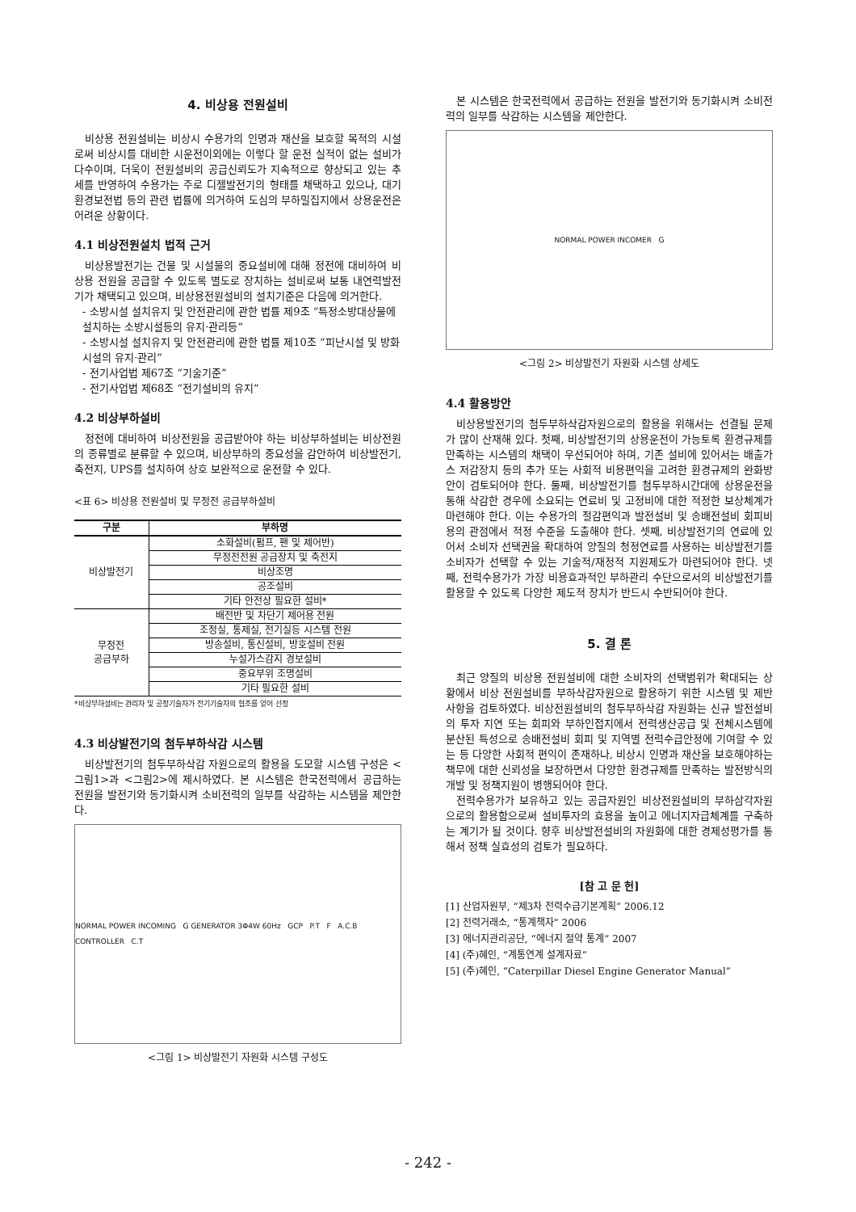4. 비상용 전원설비
비상용 전원설비는 비상시 수용가의 인명과 재산을 보호할 목적의 시설로써 비상시를 대비한 시운전이외에는 이렇다 할 운전 실적이 없는 설비가 다수이며, 더욱이 전원설비의 공급신뢰도가 지속적으로 향상되고 있는 추세를 반영하여 수용가는 주로 디젤발전기의 형태를 채택하고 있으나, 대기환경보전법 등의 관련 법률에 의거하여 도심의 부하밀집지에서 상용운전은 어려운 상황이다.
4.1 비상전원설치 법적 근거
비상용발전기는 건물 및 시설물의 중요설비에 대해 정전에 대비하여 비상용 전원을 공급할 수 있도록 별도로 장치하는 설비로써 보통 내연력발전기가 채택되고 있으며, 비상용전원설비의 설치기준은 다음에 의거한다.
- 소방시설 설치유지 및 안전관리에 관한 법률 제9조 “특정소방대상물에 설치하는 소방시설등의 유지·관리등”
- 소방시설 설치유지 및 안전관리에 관한 법률 제10조 “피난시설 및 방화시설의 유지·관리”
- 전기사업법 제67조 “기술기준”
- 전기사업법 제68조 “전기설비의 유지”
4.2 비상부하설비
정전에 대비하여 비상전원을 공급받아야 하는 비상부하설비는 비상전원의 종류별로 분류할 수 있으며, 비상부하의 중요성을 감안하여 비상발전기, 축전지, UPS를 설치하여 상호 보완적으로 운전할 수 있다.
<표 6> 비상용 전원설비 및 무정전 공급부하설비
| 구분 | 부하명 |
| --- | --- |
| 비상발전기 | 소화설비(펌프, 팬 및 제어반) |
| | 무정전전원 공급장치 및 축전지 |
| | 비상조명 |
| | 공조설비 |
| | 기타 안전상 필요한 설비* |
| 무정전 공급부하 | 배전반 및 차단기 제어용 전원 |
| | 조정실, 통제실, 전기실등 시스템 전원 |
| | 방송설비, 통신설비, 방호설비 전원 |
| | 누설가스감지 경보설비 |
| | 중요부위 조명설비 |
| | 기타 필요한 설비 |
*비상부하설비는 관리자 및 공정기술자가 전기기술자의 협조를 얻어 선정
4.3 비상발전기의 첨두부하삭감 시스템
비상발전기의 첨두부하삭감 자원으로의 활용을 도모할 시스템 구성은 <그림1>과 <그림2>에 제시하였다. 본 시스템은 한국전력에서 공급하는 전원을 발전기와 동기화시켜 소비전력의 일부를 삭감하는 시스템을 제안한다.
NORMAL POWER INCOMING G GENERATOR 3Φ4W 60Hz GCP P.T F A.C.B CONTROLLER C.T
<그림 1> 비상발전기 자원화 시스템 구성도
본 시스템은 한국전력에서 공급하는 전원을 발전기와 동기화시켜 소비전력의 일부를 삭감하는 시스템을 제안한다.
NORMAL POWER INCOMER G
<그림 2> 비상발전기 자원화 시스템 상세도
4.4 활용방안
비상용발전기의 첨두부하삭감자원으로의 활용을 위해서는 선결될 문제가 많이 산재해 있다. 첫째, 비상발전기의 상용운전이 가능토록 환경규제를 만족하는 시스템의 채택이 우선되어야 하며, 기존 설비에 있어서는 배출가스 저감장치 등의 추가 또는 사회적 비용편익을 고려한 환경규제의 완화방안이 검토되어야 한다. 둘째, 비상발전기를 첨두부하시간대에 상용운전을 통해 삭감한 경우에 소요되는 연료비 및 고정비에 대한 적정한 보상체계가 마련해야 한다. 이는 수용가의 절감편익과 발전설비 및 송배전설비 회피비용의 관점에서 적정 수준을 도출해야 한다. 셋째, 비상발전기의 연료에 있어서 소비자 선택권을 확대하여 양질의 청정연료를 사용하는 비상발전기를 소비자가 선택할 수 있는 기술적/재정적 지원제도가 마련되어야 한다. 넷째, 전력수용가가 가장 비용효과적인 부하관리 수단으로서의 비상발전기를 활용할 수 있도록 다양한 제도적 장치가 반드시 수반되어야 한다.
5. 결 론
최근 양질의 비상용 전원설비에 대한 소비자의 선택범위가 확대되는 상황에서 비상 전원설비를 부하삭감자원으로 활용하기 위한 시스템 및 제반사항을 검토하였다. 비상전원설비의 첨두부하삭감 자원화는 신규 발전설비의 투자 지연 또는 회피와 부하인접지에서 전력생산공급 및 전체시스템에 분산된 특성으로 송배전설비 회피 및 지역별 전력수급안정에 기여할 수 있는 등 다양한 사회적 편익이 존재하나, 비상시 인명과 재산을 보호해야하는 책무에 대한 신뢰성을 보장하면서 다양한 환경규제를 만족하는 발전방식의 개발 및 정책지원이 병행되어야 한다.
전력수용가가 보유하고 있는 공급자원인 비상전원설비의 부하삼각자원으로의 활용함으로써 설비투자의 효용을 높이고 에너지자급체계를 구축하는 계기가 될 것이다. 향후 비상발전설비의 자원화에 대한 경제성평가를 통해서 정책 실효성의 검토가 필요하다.
[참 고 문 헌]
[1] 산업자원부, “제3차 전력수급기본계획” 2006.12
[2] 전력거래소, “통계책자” 2006
[3] 에너지관리공단, “에너지 절약 통계” 2007
[4] (주)혜인, “계통연계 설계자료”
[5] (주)혜인, “Caterpillar Diesel Engine Generator Manual”
- 242 -